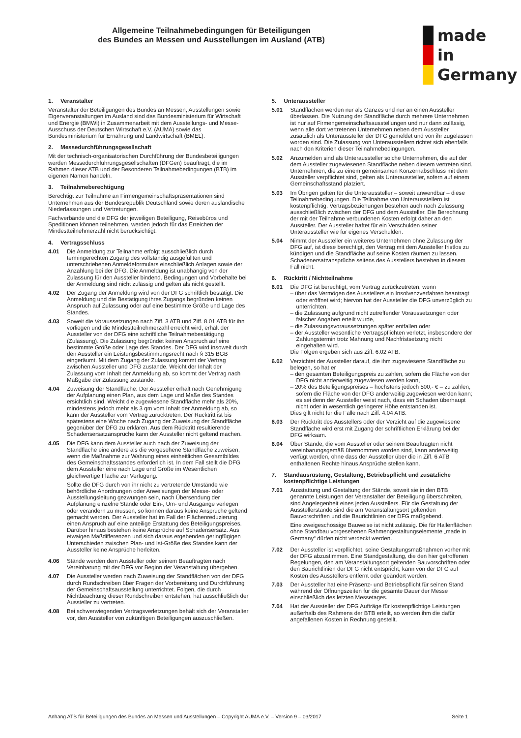Allgemeine Teilnahmebedingungen für Beteiligungen
des Bundes an Messen und Ausstellungen im Ausland (ATB)
made
in
Germany
1. Veranstalter
Veranstalter der Beteiligungen des Bundes an Messen, Ausstellungen sowie Eigenveranstaltungen im Ausland sind das Bundesministerium für Wirtschaft und Energie (BMWi) in Zusammenarbeit mit dem Ausstellungs- und Messe-Ausschuss der Deutschen Wirtschaft e.V. (AUMA) sowie das Bundesministerium für Ernährung und Landwirtschaft (BMEL).
2. Messedurchführungsgesellschaft
Mit der technisch-organisatorischen Durchführung der Bundesbeteiligungen werden Messedurchführungsgesellschaften (DFGen) beauftragt, die im Rahmen dieser ATB und der Besonderen Teilnahmebedingungen (BTB) im eigenen Namen handeln.
3. Teilnahmeberechtigung
Berechtigt zur Teilnahme an Firmengemeinschaftspräsentationen sind Unternehmen aus der Bundesrepublik Deutschland sowie deren ausländische Niederlassungen und Vertretungen.
Fachverbände und die DFG der jeweiligen Beteiligung, Reisebüros und Speditionen können teilnehmen, werden jedoch für das Erreichen der Mindestteilnehmerzahl nicht berücksichtigt.
4. Vertragsschluss
4.01 Die Anmeldung zur Teilnahme erfolgt ausschließlich durch termingerechten Zugang des vollständig ausgefüllten und unterschriebenen Anmeldeformulars einschließlich Anlagen sowie der Anzahlung bei der DFG. Die Anmeldung ist unabhängig von der Zulassung für den Aussteller bindend. Bedingungen und Vorbehalte bei der Anmeldung sind nicht zulässig und gelten als nicht gestellt.
4.02 Der Zugang der Anmeldung wird von der DFG schriftlich bestätigt. Die Anmeldung und die Bestätigung ihres Zugangs begründen keinen Anspruch auf Zulassung oder auf eine bestimmte Größe und Lage des Standes.
4.03 Soweit die Voraussetzungen nach Ziff. 3 ATB und Ziff. 8.01 ATB für ihn vorliegen und die Mindestteilnehmerzahl erreicht wird, erhält der Aussteller von der DFG eine schriftliche Teilnahmebestätigung (Zulassung). Die Zulassung begründet keinen Anspruch auf eine bestimmte Größe oder Lage des Standes. Der DFG wird insoweit durch den Aussteller ein Leistungsbestimmungsrecht nach § 315 BGB eingeräumt. Mit dem Zugang der Zulassung kommt der Vertrag zwischen Aussteller und DFG zustande. Weicht der Inhalt der Zulassung vom Inhalt der Anmeldung ab, so kommt der Vertrag nach Maßgabe der Zulassung zustande.
4.04 Zuweisung der Standfläche: Der Aussteller erhält nach Genehmigung der Aufplanung einen Plan, aus dem Lage und Maße des Standes ersichtlich sind. Weicht die zugewiesene Standfläche mehr als 20%, mindestens jedoch mehr als 3 qm vom Inhalt der Anmeldung ab, so kann der Aussteller vom Vertrag zurücktreten. Der Rücktritt ist bis spätestens eine Woche nach Zugang der Zuweisung der Standfläche gegenüber der DFG zu erklären. Aus dem Rücktritt resultierende Schadensersatzansprüche kann der Aussteller nicht geltend machen.
4.05 Die DFG kann dem Aussteller auch nach der Zuweisung der Standfläche eine andere als die vorgesehene Standfläche zuweisen, wenn die Maßnahme zur Wahrung eines einheitlichen Gesamtbildes des Gemeinschaftsstandes erforderlich ist. In dem Fall stellt die DFG dem Aussteller eine nach Lage und Größe im Wesentlichen gleichwertige Fläche zur Verfügung.
Sollte die DFG durch von ihr nicht zu vertretende Umstände wie behördliche Anordnungen oder Anweisungen der Messe- oder Ausstellungsleitung gezwungen sein, nach Übersendung der Aufplanung einzelne Stände oder Ein-, Um- und Ausgänge verlegen oder verändern zu müssen, so können daraus keine Ansprüche geltend gemacht werden. Der Aussteller hat im Fall der Flächenreduzierung einen Anspruch auf eine anteilige Erstattung des Beteiligungspreises. Darüber hinaus bestehen keine Ansprüche auf Schadensersatz. Aus etwaigen Maßdifferenzen und sich daraus ergebenden geringfügigen Unterschieden zwischen Plan- und Ist-Größe des Standes kann der Aussteller keine Ansprüche herleiten.
4.06 Stände werden dem Aussteller oder seinem Beauftragten nach Vereinbarung mit der DFG vor Beginn der Veranstaltung übergeben.
4.07 Die Aussteller werden nach Zuweisung der Standflächen von der DFG durch Rundschreiben über Fragen der Vorbereitung und Durchführung der Gemeinschaftsausstellung unterrichtet. Folgen, die durch Nichtbeachtung dieser Rundschreiben entstehen, hat ausschließlich der Aussteller zu vertreten.
4.08 Bei schwerwiegenden Vertragsverletzungen behält sich der Veranstalter vor, den Aussteller von zukünftigen Beteiligungen auszuschließen.
5. Unteraussteller
5.01 Standflächen werden nur als Ganzes und nur an einen Aussteller überlassen. Die Nutzung der Standfläche durch mehrere Unternehmen ist nur auf Firmengemeinschaftsausstellungen und nur dann zulässig, wenn alle dort vertretenen Unternehmen neben dem Aussteller zusätzlich als Unteraussteller der DFG gemeldet und von ihr zugelassen worden sind. Die Zulassung von Unterausstellern richtet sich ebenfalls nach den Kriterien dieser Teilnahmebedingungen.
5.02 Anzumelden sind als Unteraussteller solche Unternehmen, die auf der dem Aussteller zugewiesenen Standfläche neben diesem vertreten sind. Unternehmen, die zu einem gemeinsamen Konzernabschluss mit dem Aussteller verpflichtet sind, gelten als Unteraussteller, sofern auf einem Gemeinschaftsstand platziert.
5.03 Im Übrigen gelten für die Unteraussteller – soweit anwendbar – diese Teilnahmebedingungen. Die Teilnahme von Unterausstellern ist kostenpflichtig. Vertragsbeziehungen bestehen auch nach Zulassung ausschließlich zwischen der DFG und dem Aussteller. Die Berechnung der mit der Teilnahme verbundenen Kosten erfolgt daher an den Aussteller. Der Aussteller haftet für ein Verschulden seiner Unteraussteller wie für eigenes Verschulden.
5.04 Nimmt der Aussteller ein weiteres Unternehmen ohne Zulassung der DFG auf, ist diese berechtigt, den Vertrag mit dem Aussteller fristlos zu kündigen und die Standfläche auf seine Kosten räumen zu lassen. Schadenersatzansprüche seitens des Ausstellers bestehen in diesem Fall nicht.
6. Rücktritt / Nichtteilnahme
6.01 Die DFG ist berechtigt, vom Vertrag zurückzutreten, wenn
– über das Vermögen des Ausstellers ein Insolvenzverfahren beantragt oder eröffnet wird; hiervon hat der Aussteller die DFG unverzüglich zu unterrichten,
– die Zulassung aufgrund nicht zutreffender Voraussetzungen oder falscher Angaben erteilt wurde,
– die Zulassungsvoraussetzungen später entfallen oder
– der Aussteller wesentliche Vertragspflichten verletzt, insbesondere der Zahlungstermin trotz Mahnung und Nachfristsetzung nicht eingehalten wird.
Die Folgen ergeben sich aus Ziff. 6.02 ATB.
6.02 Verzichtet der Aussteller darauf, die ihm zugewiesene Standfläche zu belegen, so hat er
– den gesamten Beteiligungspreis zu zahlen, sofern die Fläche von der DFG nicht anderweitig zugewiesen werden kann,
– 20% des Beteiligungspreises – höchstens jedoch 500,- € – zu zahlen, sofern die Fläche von der DFG anderweitig zugewiesen werden kann; es sei denn der Aussteller weist nach, dass ein Schaden überhaupt nicht oder in wesentlich geringerer Höhe entstanden ist.
Dies gilt nicht für die Fälle nach Ziff. 4.04 ATB.
6.03 Der Rücktritt des Ausstellers oder der Verzicht auf die zugewiesene Standfläche wird erst mit Zugang der schriftlichen Erklärung bei der DFG wirksam.
6.04 Über Stände, die vom Aussteller oder seinem Beauftragten nicht vereinbarungsgemäß übernommen worden sind, kann anderweitig verfügt werden, ohne dass der Aussteller über die in Ziff. 6 ATB enthaltenen Rechte hinaus Ansprüche stellen kann.
7. Standausrüstung, Gestaltung, Betriebspflicht und zusätzliche kostenpflichtige Leistungen
7.01 Ausstattung und Gestaltung der Stände, soweit sie in den BTB genannte Leistungen der Veranstalter der Beteiligung überschreiten, sind Angelegenheit eines jeden Ausstellers. Für die Gestaltung der Ausstellerstände sind die am Veranstaltungsort geltenden Bauvorschriften und die Baurichtlinien der DFG maßgebend.
Eine zweigeschossige Bauweise ist nicht zulässig. Die für Hallenflächen ohne Standbau vorgesehenen Rahmengestaltungselemente „made in Germany“ dürfen nicht verdeckt werden.
7.02 Der Aussteller ist verpflichtet, seine Gestaltungsmaßnahmen vorher mit der DFG abzustimmen. Eine Standgestaltung, die den hier getroffenen Regelungen, den am Veranstaltungsort geltenden Bauvorschriften oder den Baurichtlinien der DFG nicht entspricht, kann von der DFG auf Kosten des Ausstellers entfernt oder geändert werden.
7.03 Der Aussteller hat eine Präsenz- und Betriebspflicht für seinen Stand während der Öffnungszeiten für die gesamte Dauer der Messe einschließlich des letzten Messetages.
7.04 Hat der Aussteller der DFG Aufträge für kostenpflichtige Leistungen außerhalb des Rahmens der BTB erteilt, so werden ihm die dafür angefallenen Kosten in Rechnung gestellt.
Anhang ATB für Beteiligungen des Bundes an Messen und Ausstellungen – Copyright AUMA e.V. – Version 9 – 03/2017 Seite 1